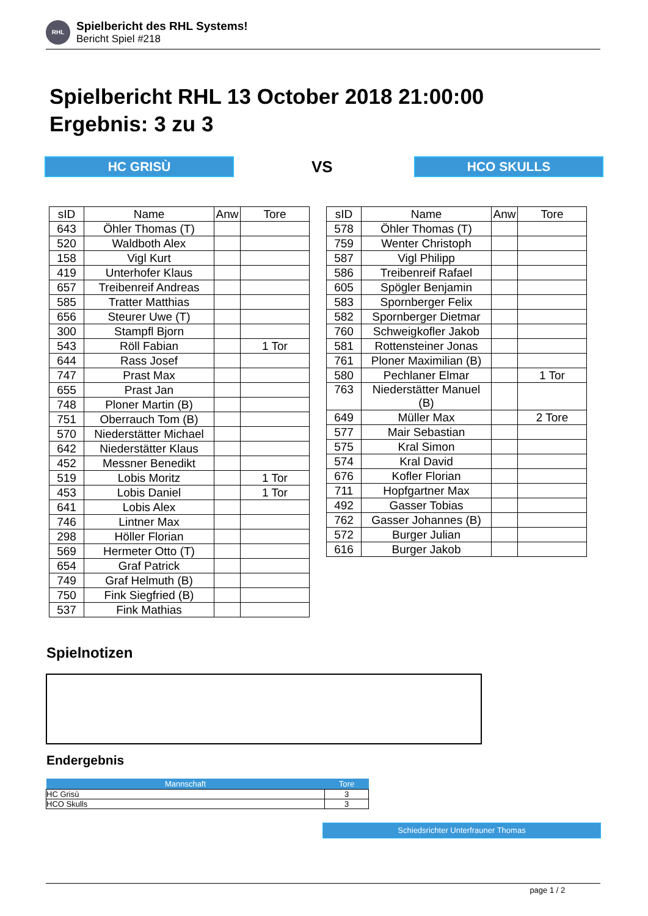RHL
Spielbericht des RHL Systems!
Bericht Spiel #218
Spielbericht RHL 13 October 2018 21:00:00
Ergebnis: 3 zu 3
HC GRISÙ VS HCO SKULLS
| sID | Name | Anw | Tore |
| --- | --- | --- | --- |
| 643 | Öhler Thomas (T) | | |
| 520 | Waldboth Alex | | |
| 158 | Vigl Kurt | | |
| 419 | Unterhofer Klaus | | |
| 657 | Treibenreif Andreas | | |
| 585 | Tratter Matthias | | |
| 656 | Steurer Uwe (T) | | |
| 300 | Stampfl Bjorn | | |
| 543 | Röll Fabian | | 1 Tor |
| 644 | Rass Josef | | |
| 747 | Prast Max | | |
| 655 | Prast Jan | | |
| 748 | Ploner Martin (B) | | |
| 751 | Oberrauch Tom (B) | | |
| 570 | Niederstätter Michael | | |
| 642 | Niederstätter Klaus | | |
| 452 | Messner Benedikt | | |
| 519 | Lobis Moritz | | 1 Tor |
| 453 | Lobis Daniel | | 1 Tor |
| 641 | Lobis Alex | | |
| 746 | Lintner Max | | |
| 298 | Höller Florian | | |
| 569 | Hermeter Otto (T) | | |
| 654 | Graf Patrick | | |
| 749 | Graf Helmuth (B) | | |
| 750 | Fink Siegfried (B) | | |
| 537 | Fink Mathias | | |
| sID | Name | Anw | Tore |
| --- | --- | --- | --- |
| 578 | Öhler Thomas (T) | | |
| 759 | Wenter Christoph | | |
| 587 | Vigl Philipp | | |
| 586 | Treibenreif Rafael | | |
| 605 | Spögler Benjamin | | |
| 583 | Spornberger Felix | | |
| 582 | Spornberger Dietmar | | |
| 760 | Schweigkofler Jakob | | |
| 581 | Rottensteiner Jonas | | |
| 761 | Ploner Maximilian (B) | | |
| 580 | Pechlaner Elmar | | 1 Tor |
| 763 | Niederstätter Manuel (B) | | |
| 649 | Müller Max | | 2 Tore |
| 577 | Mair Sebastian | | |
| 575 | Kral Simon | | |
| 574 | Kral David | | |
| 676 | Kofler Florian | | |
| 711 | Hopfgartner Max | | |
| 492 | Gasser Tobias | | |
| 762 | Gasser Johannes (B) | | |
| 572 | Burger Julian | | |
| 616 | Burger Jakob | | |
Spielnotizen
Endergebnis
| Mannschaft | Tore |
| --- | --- |
| HC Grisù | 3 |
| HCO Skulls | 3 |
Schiedsrichter Unterfrauner Thomas
page 1 / 2